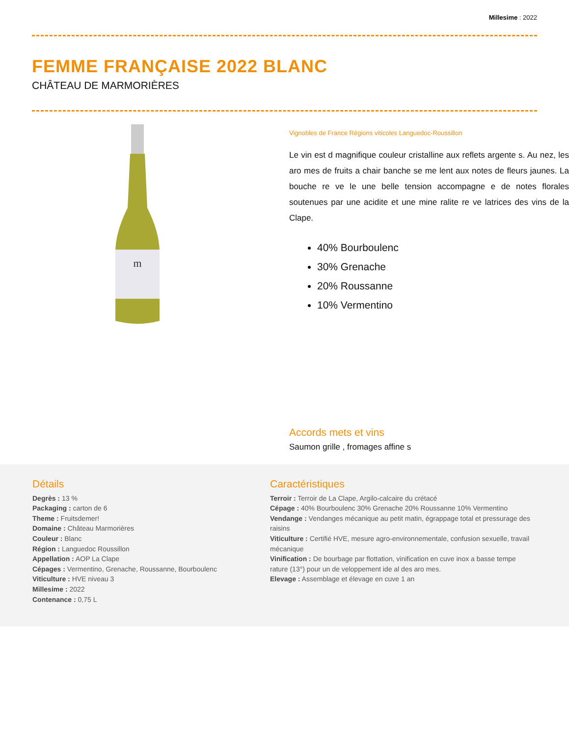Millesime : 2022
FEMME FRANÇAISE 2022 BLANC
CHÂTEAU DE MARMORIÈRES
m
Vignobles de France Régions viticoles Languedoc-Roussillon
Le vin est d magnifique couleur cristalline aux reflets argente s. Au nez, les aro mes de fruits a chair banche se me lent aux notes de fleurs jaunes. La bouche re ve le une belle tension accompagne e de notes florales soutenues par une acidite et une mine ralite re ve latrices des vins de la Clape.
40% Bourboulenc
30% Grenache
20% Roussanne
10% Vermentino
Accords mets et vins
Saumon grille , fromages affine s
Détails
Degrès : 13 %
Packaging : carton de 6
Theme : Fruitsdemer!
Domaine : Château Marmorières
Couleur : Blanc
Région : Languedoc Roussillon
Appellation : AOP La Clape
Cépages : Vermentino, Grenache, Roussanne, Bourboulenc
Viticulture : HVE niveau 3
Millesime : 2022
Contenance : 0,75 L
Caractéristiques
Terroir : Terroir de La Clape, Argilo-calcaire du crétacé
Cépage : 40% Bourboulenc 30% Grenache 20% Roussanne 10% Vermentino
Vendange : Vendanges mécanique au petit matin, égrappage total et pressurage des raisins
Viticulture : Certifié HVE, mesure agro-environnementale, confusion sexuelle, travail mécanique
Vinification : De bourbage par flottation, vinification en cuve inox a basse tempe rature (13°) pour un de veloppement ide al des aro mes.
Elevage : Assemblage et élevage en cuve 1 an